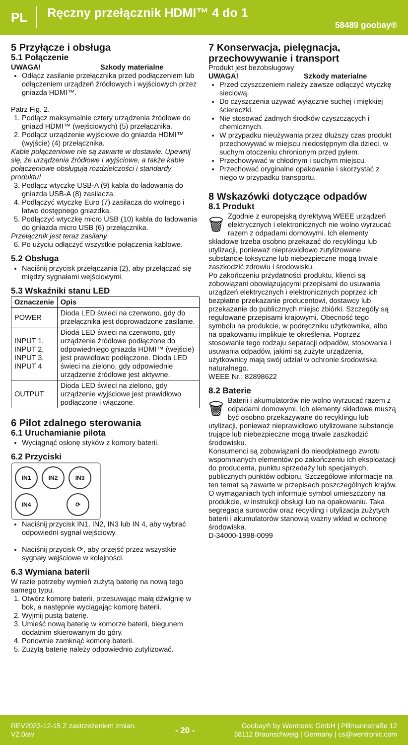PL Ręczny przełącznik HDMI™ 4 do 1 58489 goobay®
5 Przyłącze i obsługa
5.1 Połączenie
UWAGA! Szkody materialne
Odłącz zasilanie przełącznika przed podłączeniem lub odłączeniem urządzeń źródłowych i wyjściowych przez gniazda HDMI™.
Patrz Fig. 2.
1. Podłącz maksymalnie cztery urządzenia źródłowe do gniazd HDMI™ (wejściowych) (5) przełącznika.
2. Podłącz urządzenie wyjściowe do gniazda HDMI™ (wyjście) (4) przełącznika.
Kable połączeniowe nie są zawarte w dostawie. Upewnij się, że urządzenia źródłowe i wyjściowe, a także kable połączeniowe obsługują rozdzielczości i standardy produktu!
3. Podłącz wtyczkę USB-A (9) kabla do ładowania do gniazda USB-A (8) zasilacza.
4. Podłączyć wtyczkę Euro (7) zasilacza do wolnego i łatwo dostępnego gniazdka.
5. Podłączyć wtyczkę micro USB (10) kabla do ładowania do gniazda micro USB (6) przełącznika.
Przełącznik jest teraz zasilany.
6. Po użyciu odłączyć wszystkie połączenia kablowe.
5.2 Obsługa
Naciśnij przycisk przełączania (2), aby przełączać się między sygnałami wejściowymi.
5.3 Wskaźniki stanu LED
| Oznaczenie | Opis |
| --- | --- |
| POWER | Dioda LED świeci na czerwono, gdy do przełącznika jest doprowadzone zasilanie. |
| INPUT 1, INPUT 2, INPUT 3, INPUT 4 | Dioda LED świeci na czerwono, gdy urządzenie źródłowe podłączone do odpowiedniego gniazda HDMI™ (wejście) jest prawidłowo podłączone. Dioda LED świeci na zielono, gdy odpowiednie urządzenie źródłowe jest aktywne. |
| OUTPUT | Dioda LED świeci na zielono, gdy urządzenie wyjściowe jest prawidłowo podłączone i włączone. |
6 Pilot zdalnego sterowania
6.1 Uruchamianie pilota
Wyciągnąć osłonę styków z komory baterii.
6.2 Przyciski
IN1
IN2
IN3
IN4
⟳
Naciśnij przycisk IN1, IN2, IN3 lub IN 4, aby wybrać odpowiedni sygnał wejściowy.
Naciśnij przycisk ⟳, aby przejść przez wszystkie sygnały wejściowe w kolejności.
6.3 Wymiana baterii
W razie potrzeby wymień zużytą baterię na nową tego samego typu.
1. Otwórz komorę baterii, przesuwając małą dźwignię w bok, a następnie wyciągając komorę baterii.
2. Wyjmij pustą baterię.
3. Umieść nową baterię w komorze baterii, biegunem dodatnim skierowanym do góry.
4. Ponownie zamknąć komorę baterii.
5. Zużytą baterię należy odpowiednio zutylizować.
7 Konserwacja, pielęgnacja, przechowywanie i transport
Produkt jest bezobsługowy
UWAGA! Szkody materialne
Przed czyszczeniem należy zawsze odłączyć wtyczkę sieciową.
Do czyszczenia używać wyłącznie suchej i miękkiej ściereczki.
Nie stosować żadnych środków czyszczących i chemicznych.
W przypadku nieużywania przez dłuższy czas produkt przechowywać w miejscu niedostępnym dla dzieci, w suchym otoczeniu chronionym przed pyłem.
Przechowywać w chłodnym i suchym miejscu.
Przechować oryginalne opakowanie i skorzystać z niego w przypadku transportu.
8 Wskazówki dotyczące odpadów
8.1 Produkt
🗑 Zgodnie z europejską dyrektywą WEEE urządzeń elektrycznych i elektronicznych nie wolno wyrzucać razem z odpadami domowymi. Ich elementy składowe trzeba osobno przekazać do recyklingu lub utylizacji, ponieważ nieprawidłowo zutylizowane substancje toksyczne lub niebezpieczne mogą trwale zaszkodzić zdrowiu i środowisku.
Po zakończeniu przydatności produktu, klienci są zobowiązani obowiązującymi przepisami do usuwania urządzeń elektrycznych i elektronicznych poprzez ich bezpłatne przekazanie producentowi, dostawcy lub przekazanie do publicznych miejsc zbiórki. Szczegóły są regulowane przepisami krajowymi. Obecność tego symbolu na produkcie, w podręczniku użytkownika, albo na opakowaniu implikuje te określenia. Poprzez stosowanie tego rodzaju separacji odpadów, stosowania i usuwania odpadów, jakimi są zużyte urządzenia, użytkownicy mają swój udział w ochronie środowiska naturalnego.
WEEE Nr.: 82898622
8.2 Baterie
🗑 Baterii i akumulatorów nie wolno wyrzucać razem z odpadami domowymi. Ich elementy składowe muszą być osobno przekazywane do recyklingu lub utylizacji, ponieważ nieprawidłowo utylizowane substancje trujące lub niebezpieczne mogą trwale zaszkodzić środowisku.
Konsumenci są zobowiązani do nieodpłatnego zwrotu wspomnianych elementów po zakończeniu ich eksploatacji do producenta, punktu sprzedaży lub specjalnych, publicznych punktów odbioru. Szczegółowe informacje na ten temat są zawarte w przepisach poszczególnych krajów. O wymaganiach tych informuje symbol umieszczony na produkcie, w instrukcji obsługi lub na opakowaniu. Taka segregacja surowców oraz recykling i utylizacja zużytych baterii i akumulatorów stanowią ważny wkład w ochronę środowiska.
D-34000-1998-0099
REV2023-12-15 Z zastrzeżeniem zmian.
V2.0aw - 20 - Goobay® by Wentronic GmbH | Pillmannstraße 12
38112 Braunschweig | Germany | cs@wentronic.com